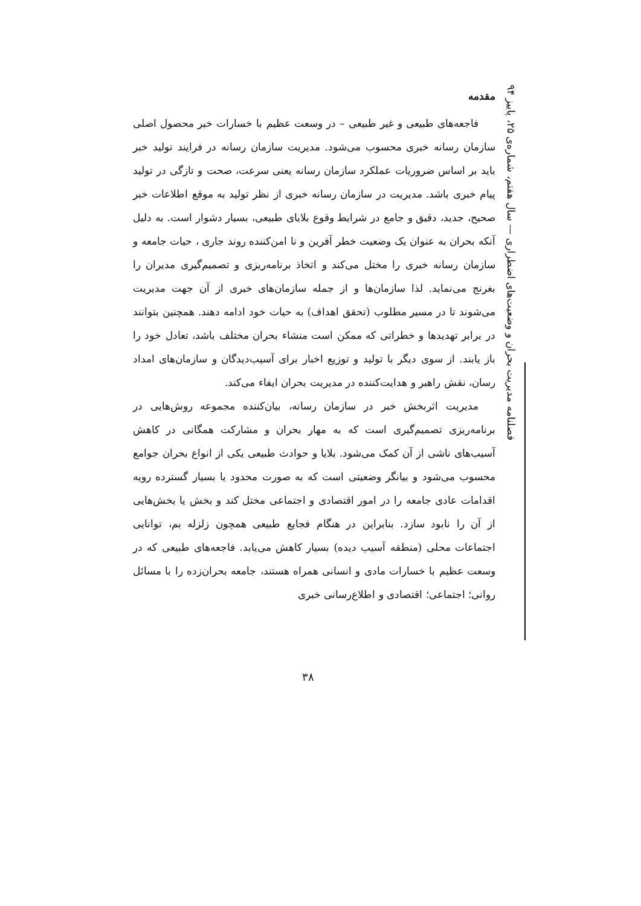فصلنامه مدیریت بحران و وضعیت‌های اضطراری — سال هفتم، شماره‌ی ۲۵، پاییز ۹۴
مقدمه
فاجعه‌های طبیعی و غیر طبیعی – در وسعت عظیم با خسارات خبر محصول اصلی سازمان رسانه خبری محسوب می‌شود. مدیریت سازمان رسانه در فرایند تولید خبر باید بر اساس ضروریات عملکرد سازمان رسانه یعنی سرعت، صحت و تازگی در تولید پیام خبری باشد. مدیریت در سازمان رسانه خبری از نظر تولید به موقع اطلاعات خبر صحیح، جدید، دقیق و جامع در شرایط وقوع بلایای طبیعی، بسیار دشوار است. به دلیل آنکه بحران به عنوان یک وضعیت خطر آفرین و نا امن‌کننده روند جاری ، حیات جامعه و سازمان رسانه خبری را مختل می‌کند و اتخاذ برنامه‌ریزی و تصمیم‌گیری مدیران را بغرنج می‌نماید. لذا سازمان‌ها و از جمله سازمان‌های خبری از آن جهت مدیریت می‌شوند تا در مسیر مطلوب (تحقق اهداف) به حیات خود ادامه دهند. همچنین بتوانند در برابر تهدیدها و خطراتی که ممکن است منشاء بحران مختلف باشد، تعادل خود را باز یابند. از سوی دیگر با تولید و توزیع اخبار برای آسیب‌دیدگان و سازمان‌های امداد رسان، نقش راهبر و هدایت‌کننده در مدیریت بحران ایفاء می‌کند.
مدیریت اثربخش خبر در سازمان رسانه، بیان‌کننده مجموعه روش‌هایی در برنامه‌ریزی تصمیم‌گیری است که به مهار بحران و مشارکت همگانی در کاهش آسیب‌های ناشی از آن کمک می‌شود. بلایا و حوادث طبیعی یکی از انواع بحران جوامع محسوب می‌شود و بیانگر وضعیتی است که به صورت محدود یا بسیار گسترده رویه اقدامات عادی جامعه را در امور اقتصادی و اجتماعی مختل کند و بخش یا بخش‌هایی از آن را نابود سازد. بنابراین در هنگام فجایع طبیعی همچون زلزله بم، توانایی اجتماعات محلی (منطقه آسیب دیده) بسیار کاهش می‌یابد. فاجعه‌های طبیعی که در وسعت عظیم با خسارات مادی و انسانی همراه هستند، جامعه بحران‌زده را با مسائل روانی؛ اجتماعی؛ اقتصادی و اطلاع‌رسانی خبری
۳۸